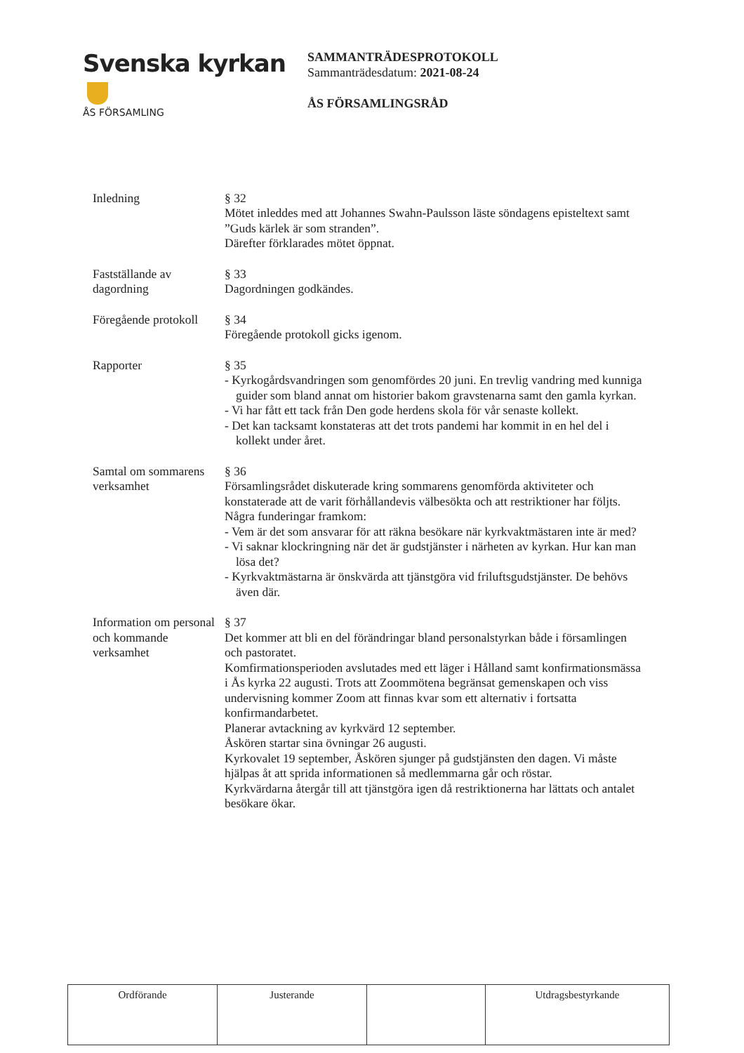Svenska kyrkan
ÅS FÖRSAMLING
SAMMANTRÄDESPROTOKOLL
Sammanträdesdatum: 2021-08-24
ÅS FÖRSAMLINGSRÅD
Inledning § 32
Mötet inleddes med att Johannes Swahn-Paulsson läste söndagens episteltext samt ”Guds kärlek är som stranden”.
Därefter förklarades mötet öppnat.
Fastställande av dagordning
§ 33
Dagordningen godkändes.
Föregående protokoll
§ 34
Föregående protokoll gicks igenom.
Rapporter § 35
- Kyrkogårdsvandringen som genomfördes 20 juni. En trevlig vandring med kunniga guider som bland annat om historier bakom gravstenarna samt den gamla kyrkan.
- Vi har fått ett tack från Den gode herdens skola för vår senaste kollekt.
- Det kan tacksamt konstateras att det trots pandemi har kommit in en hel del i kollekt under året.
Samtal om sommarens verksamhet
§ 36
Församlingsrådet diskuterade kring sommarens genomförda aktiviteter och konstaterade att de varit förhållandevis välbesökta och att restriktioner har följts. Några funderingar framkom:
- Vem är det som ansvarar för att räkna besökare när kyrkvaktmästaren inte är med?
- Vi saknar klockringning när det är gudstjänster i närheten av kyrkan. Hur kan man lösa det?
- Kyrkvaktmästarna är önskvärda att tjänstgöra vid friluftsgudstjänster. De behövs även där.
Information om personal och kommande verksamhet
§ 37
Det kommer att bli en del förändringar bland personalstyrkan både i församlingen och pastoratet.
Komfirmationsperioden avslutades med ett läger i Hålland samt konfirmationsmässa i Ås kyrka 22 augusti. Trots att Zoommötena begränsat gemenskapen och viss undervisning kommer Zoom att finnas kvar som ett alternativ i fortsatta konfirmandarbetet.
Planerar avtackning av kyrkvärd 12 september.
Åskören startar sina övningar 26 augusti.
Kyrkovalet 19 september, Åskören sjunger på gudstjänsten den dagen. Vi måste hjälpas åt att sprida informationen så medlemmarna går och röstar.
Kyrkvärdarna återgår till att tjänstgöra igen då restriktionerna har lättats och antalet besökare ökar.
| Ordförande | Justerande | | Utdragsbestyrkande |